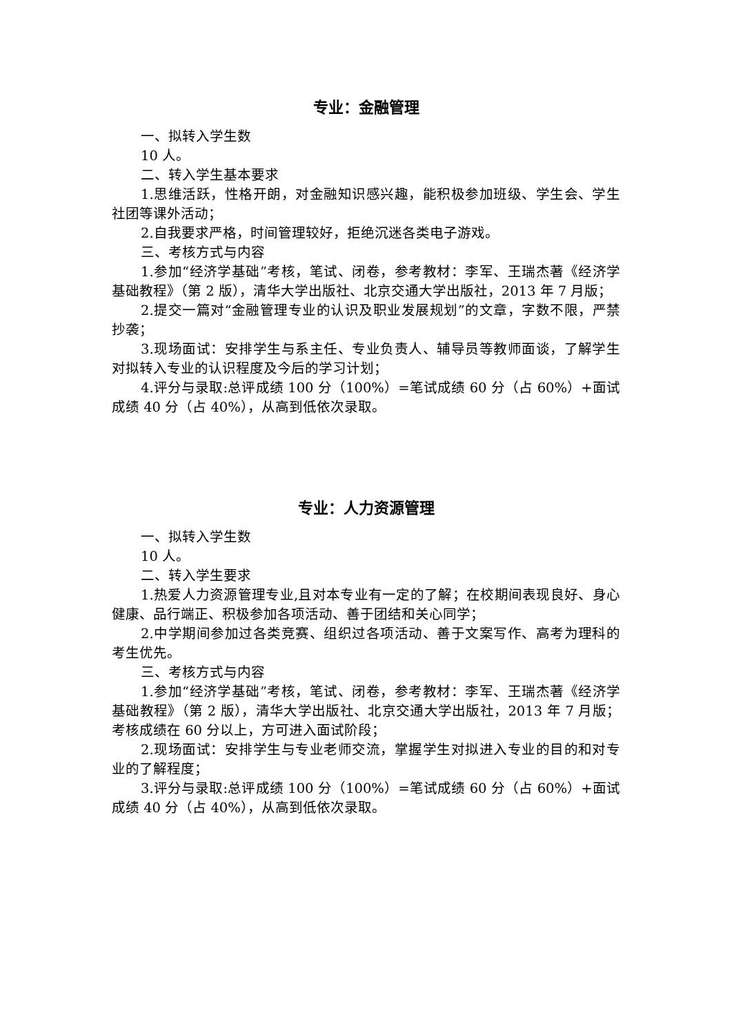专业：金融管理
一、拟转入学生数
10 人。
二、转入学生基本要求
1.思维活跃，性格开朗，对金融知识感兴趣，能积极参加班级、学生会、学生社团等课外活动；
2.自我要求严格，时间管理较好，拒绝沉迷各类电子游戏。
三、考核方式与内容
1.参加“经济学基础”考核，笔试、闭卷，参考教材：李军、王瑞杰著《经济学基础教程》（第 2 版），清华大学出版社、北京交通大学出版社，2013 年 7 月版；
2.提交一篇对“金融管理专业的认识及职业发展规划”的文章，字数不限，严禁抄袭；
3.现场面试：安排学生与系主任、专业负责人、辅导员等教师面谈，了解学生对拟转入专业的认识程度及今后的学习计划；
4.评分与录取:总评成绩 100 分（100%）=笔试成绩 60 分（占 60%）+面试成绩 40 分（占 40%），从高到低依次录取。
专业：人力资源管理
一、拟转入学生数
10 人。
二、转入学生要求
1.热爱人力资源管理专业,且对本专业有一定的了解；在校期间表现良好、身心健康、品行端正、积极参加各项活动、善于团结和关心同学；
2.中学期间参加过各类竞赛、组织过各项活动、善于文案写作、高考为理科的考生优先。
三、考核方式与内容
1.参加“经济学基础”考核，笔试、闭卷，参考教材：李军、王瑞杰著《经济学基础教程》（第 2 版），清华大学出版社、北京交通大学出版社，2013 年 7 月版；考核成绩在 60 分以上，方可进入面试阶段；
2.现场面试：安排学生与专业老师交流，掌握学生对拟进入专业的目的和对专业的了解程度；
3.评分与录取:总评成绩 100 分（100%）=笔试成绩 60 分（占 60%）+面试成绩 40 分（占 40%），从高到低依次录取。